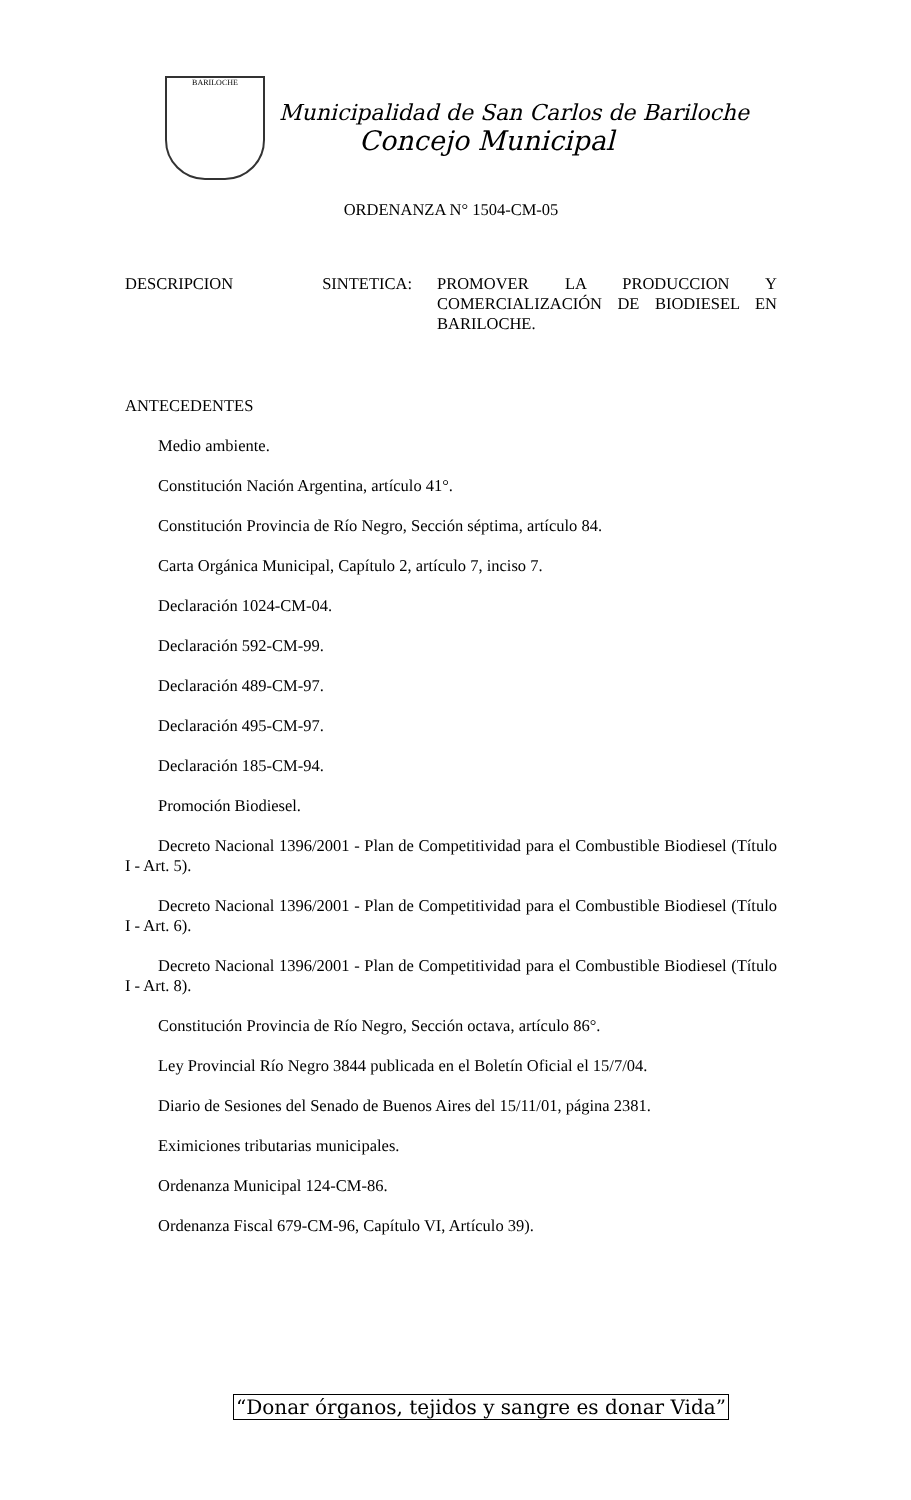BARILOCHE
Municipalidad de San Carlos de Bariloche
Concejo Municipal
ORDENANZA N° 1504-CM-05
DESCRIPCION SINTETICA: PROMOVER LA PRODUCCION Y COMERCIALIZACIÓN DE BIODIESEL EN BARILOCHE.
ANTECEDENTES
Medio ambiente.
Constitución Nación Argentina, artículo 41°.
Constitución Provincia de Río Negro, Sección séptima, artículo 84.
Carta Orgánica Municipal, Capítulo 2, artículo 7, inciso 7.
Declaración 1024-CM-04.
Declaración 592-CM-99.
Declaración 489-CM-97.
Declaración 495-CM-97.
Declaración 185-CM-94.
Promoción Biodiesel.
Decreto Nacional 1396/2001 - Plan de Competitividad para el Combustible Biodiesel (Título I - Art. 5).
Decreto Nacional 1396/2001 - Plan de Competitividad para el Combustible Biodiesel (Título I - Art. 6).
Decreto Nacional 1396/2001 - Plan de Competitividad para el Combustible Biodiesel (Título I - Art. 8).
Constitución Provincia de Río Negro, Sección octava, artículo 86°.
Ley Provincial Río Negro 3844 publicada en el Boletín Oficial el 15/7/04.
Diario de Sesiones del Senado de Buenos Aires del 15/11/01, página 2381.
Eximiciones tributarias municipales.
Ordenanza Municipal 124-CM-86.
Ordenanza Fiscal 679-CM-96, Capítulo VI, Artículo 39).
“Donar órganos, tejidos y sangre es donar Vida”